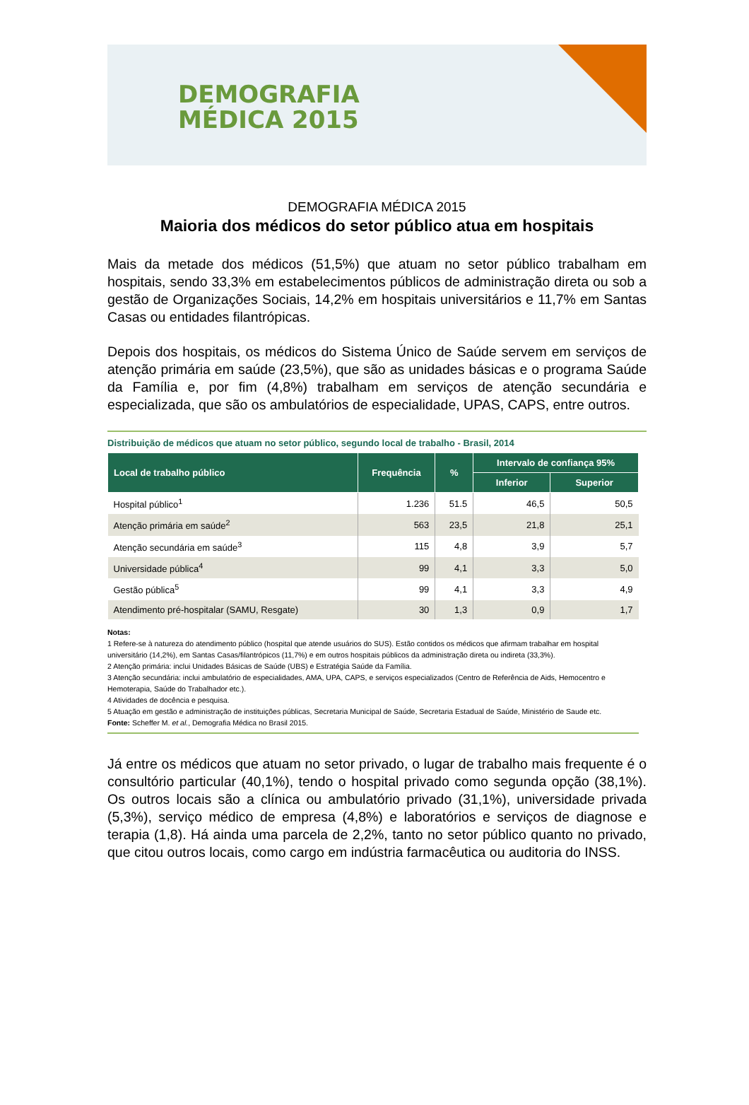DEMOGRAFIA
MÉDICA 2015
DEMOGRAFIA MÉDICA 2015
Maioria dos médicos do setor público atua em hospitais
Mais da metade dos médicos (51,5%) que atuam no setor público trabalham em hospitais, sendo 33,3% em estabelecimentos públicos de administração direta ou sob a gestão de Organizações Sociais, 14,2% em hospitais universitários e 11,7% em Santas Casas ou entidades filantrópicas.
Depois dos hospitais, os médicos do Sistema Único de Saúde servem em serviços de atenção primária em saúde (23,5%), que são as unidades básicas e o programa Saúde da Família e, por fim (4,8%) trabalham em serviços de atenção secundária e especializada, que são os ambulatórios de especialidade, UPAS, CAPS, entre outros.
Distribuição de médicos que atuam no setor público, segundo local de trabalho - Brasil, 2014
| Local de trabalho público | Frequência | % | Intervalo de confiança 95% | |
| --- | --- | --- | --- | --- |
| | | | Inferior | Superior |
| Hospital público<sup>1</sup> | 1.236 | 51.5 | 46,5 | 50,5 |
| Atenção primária em saúde<sup>2</sup> | 563 | 23,5 | 21,8 | 25,1 |
| Atenção secundária em saúde<sup>3</sup> | 115 | 4,8 | 3,9 | 5,7 |
| Universidade pública<sup>4</sup> | 99 | 4,1 | 3,3 | 5,0 |
| Gestão pública<sup>5</sup> | 99 | 4,1 | 3,3 | 4,9 |
| Atendimento pré-hospitalar (SAMU, Resgate) | 30 | 1,3 | 0,9 | 1,7 |
Notas:
1 Refere-se à natureza do atendimento público (hospital que atende usuários do SUS). Estão contidos os médicos que afirmam trabalhar em hospital universitário (14,2%), em Santas Casas/filantrópicos (11,7%) e em outros hospitais públicos da administração direta ou indireta (33,3%).
2 Atenção primária: inclui Unidades Básicas de Saúde (UBS) e Estratégia Saúde da Família.
3 Atenção secundária: inclui ambulatório de especialidades, AMA, UPA, CAPS, e serviços especializados (Centro de Referência de Aids, Hemocentro e Hemoterapia, Saúde do Trabalhador etc.).
4 Atividades de docência e pesquisa.
5 Atuação em gestão e administração de instituições públicas, Secretaria Municipal de Saúde, Secretaria Estadual de Saúde, Ministério de Saude etc.
Fonte: Scheffer M. et al., Demografia Médica no Brasil 2015.
Já entre os médicos que atuam no setor privado, o lugar de trabalho mais frequente é o consultório particular (40,1%), tendo o hospital privado como segunda opção (38,1%). Os outros locais são a clínica ou ambulatório privado (31,1%), universidade privada (5,3%), serviço médico de empresa (4,8%) e laboratórios e serviços de diagnose e terapia (1,8). Há ainda uma parcela de 2,2%, tanto no setor público quanto no privado, que citou outros locais, como cargo em indústria farmacêutica ou auditoria do INSS.